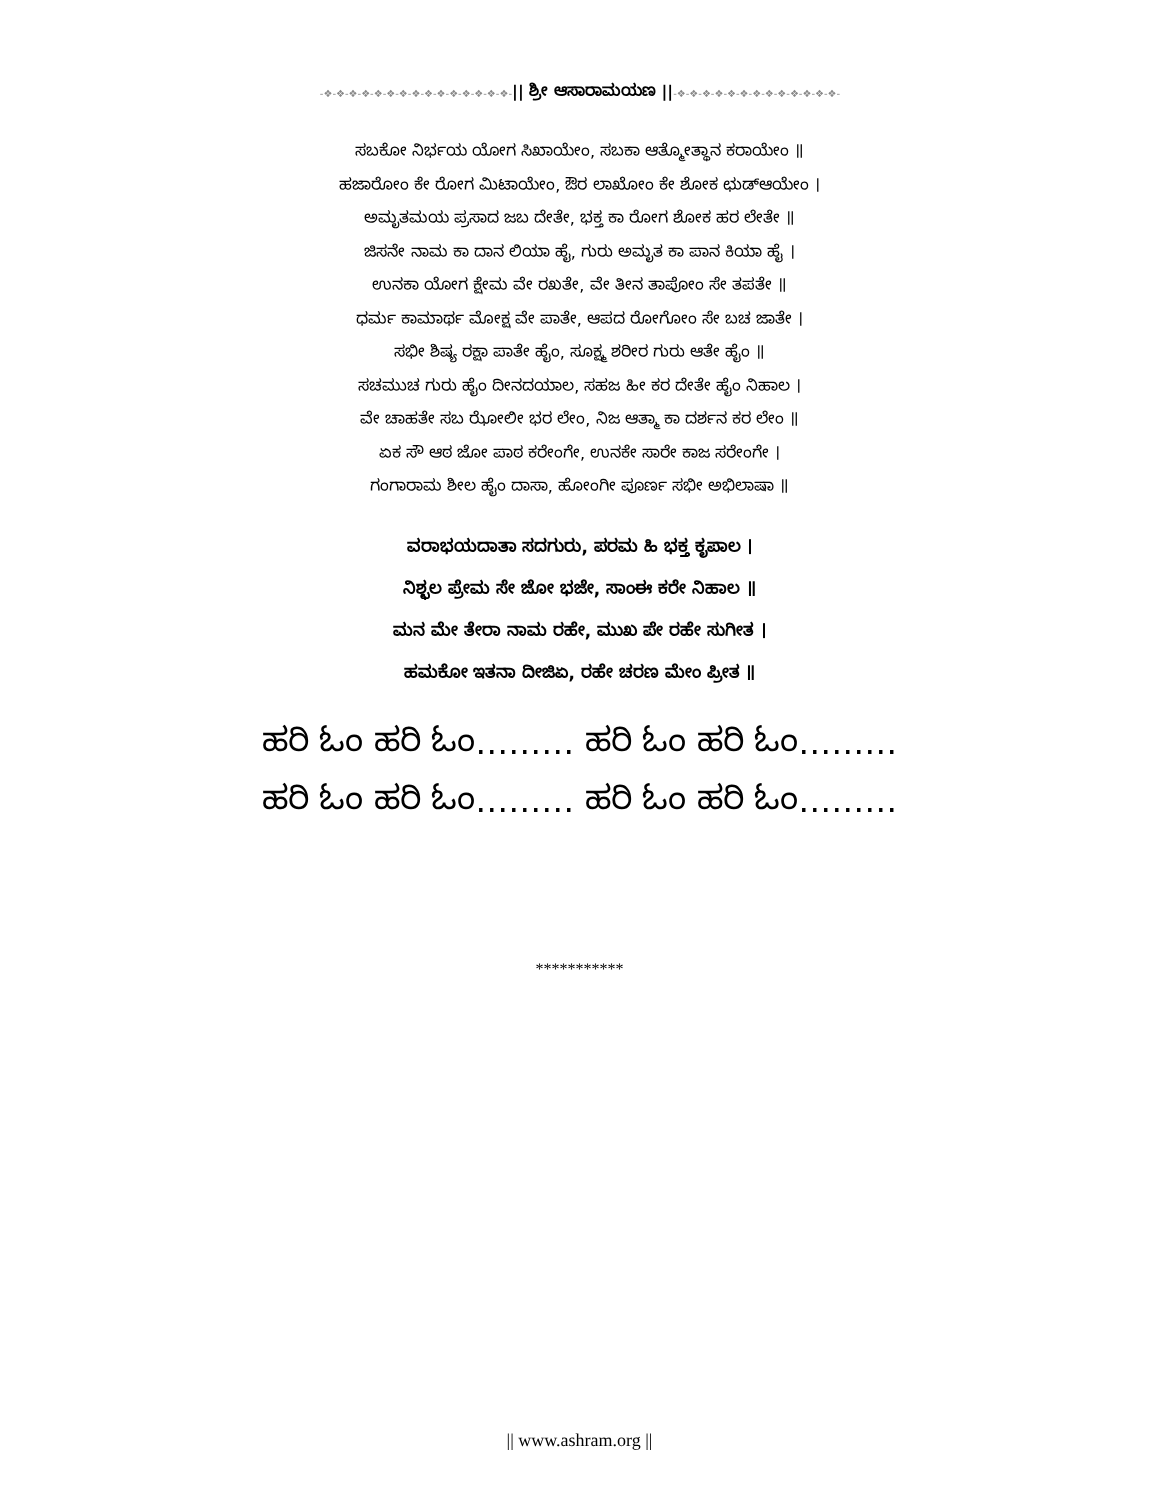-❖-❖-❖-❖-❖-❖-❖-❖-❖-❖-❖-❖-❖-❖-❖-|| ಶ್ರೀ ಆಸಾರಾಮಯಣ ||-❖-❖-❖-❖-❖-❖-❖-❖-❖-❖-❖-❖-❖-
ಸಬಕೋ ನಿರ್ಭಯ ಯೋಗ ಸಿಖಾಯೇಂ, ಸಬಕಾ ಆತ್ಮೋತ್ಥಾನ ಕರಾಯೇಂ ॥
ಹಜಾರೋಂ ಕೇ ರೋಗ ಮಿಟಾಯೇಂ, ಔರ ಲಾಖೋಂ ಕೇ ಶೋಕ ಛುಡ್‌ಆಯೇಂ ।
ಅಮೃತಮಯ ಪ್ರಸಾದ ಜಬ ದೇತೇ, ಭಕ್ತ ಕಾ ರೋಗ ಶೋಕ ಹರ ಲೇತೇ ॥
ಜಿಸನೇ ನಾಮ ಕಾ ದಾನ ಲಿಯಾ ಹೈ, ಗುರು ಅಮೃತ ಕಾ ಪಾನ ಕಿಯಾ ಹೈ ।
ಉನಕಾ ಯೋಗ ಕ್ಷೇಮ ವೇ ರಖತೇ, ವೇ ತೀನ ತಾಪೋಂ ಸೇ ತಪತೇ ॥
ಧರ್ಮ ಕಾಮಾರ್ಥ ಮೋಕ್ಷ ವೇ ಪಾತೇ, ಆಪದ ರೋಗೋಂ ಸೇ ಬಚ ಜಾತೇ ।
ಸಭೀ ಶಿಷ್ಯ ರಕ್ಷಾ ಪಾತೇ ಹೈಂ, ಸೂಕ್ಷ್ಮ ಶರೀರ ಗುರು ಆತೇ ಹೈಂ ॥
ಸಚಮುಚ ಗುರು ಹೈಂ ದೀನದಯಾಲ, ಸಹಜ ಹೀ ಕರ ದೇತೇ ಹೈಂ ನಿಹಾಲ ।
ವೇ ಚಾಹತೇ ಸಬ ಝೋಲೀ ಭರ ಲೇಂ, ನಿಜ ಆತ್ಮಾ ಕಾ ದರ್ಶನ ಕರ ಲೇಂ ॥
ಏಕ ಸೌ ಆಠ ಜೋ ಪಾಠ ಕರೇಂಗೇ, ಉನಕೇ ಸಾರೇ ಕಾಜ ಸರೇಂಗೇ ।
ಗಂಗಾರಾಮ ಶೀಲ ಹೈಂ ದಾಸಾ, ಹೋಂಗೀ ಪೂರ್ಣ ಸಭೀ ಅಭಿಲಾಷಾ ॥
ವರಾಭಯದಾತಾ ಸದಗುರು, ಪರಮ ಹಿ ಭಕ್ತ ಕೃಪಾಲ ।
ನಿಶ್ಛಲ ಪ್ರೇಮ ಸೇ ಜೋ ಭಜೇ, ಸಾಂಈ ಕರೇ ನಿಹಾಲ ॥
ಮನ ಮೇ ತೇರಾ ನಾಮ ರಹೇ, ಮುಖ ಪೇ ರಹೇ ಸುಗೀತ ।
ಹಮಕೋ ಇತನಾ ದೀಜಿಏ, ರಹೇ ಚರಣ ಮೇಂ ಪ್ರೀತ ॥
ಹರಿ ಓಂ ಹರಿ ಓಂ……… ಹರಿ ಓಂ ಹರಿ ಓಂ………
ಹರಿ ಓಂ ಹರಿ ಓಂ……… ಹರಿ ಓಂ ಹರಿ ಓಂ………
***********
|| www.ashram.org ||